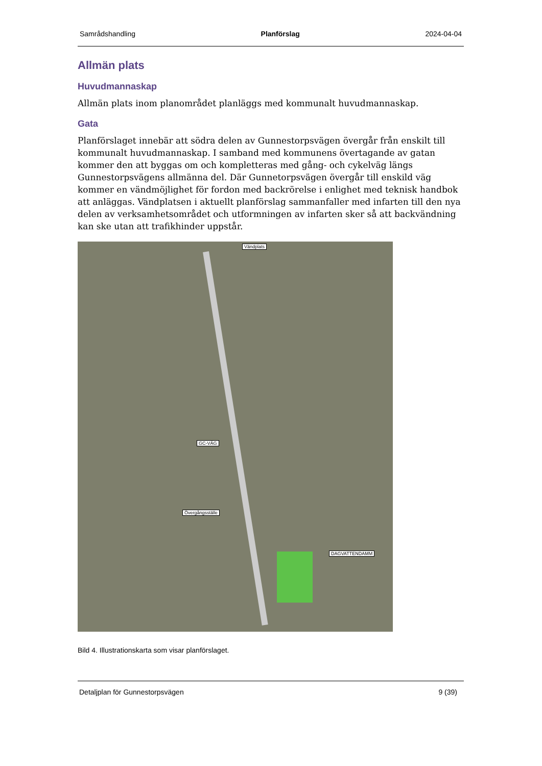Samrådshandling Planförslag 2024-04-04
Allmän plats
Huvudmannaskap
Allmän plats inom planområdet planläggs med kommunalt huvudmannaskap.
Gata
Planförslaget innebär att södra delen av Gunnestorpsvägen övergår från enskilt till kommunalt huvudmannaskap. I samband med kommunens övertagande av gatan kommer den att byggas om och kompletteras med gång- och cykelväg längs Gunnestorpsvägens allmänna del. Där Gunnetorpsvägen övergår till enskild väg kommer en vändmöjlighet för fordon med backrörelse i enlighet med teknisk handbok att anläggas. Vändplatsen i aktuellt planförslag sammanfaller med infarten till den nya delen av verksamhetsområdet och utformningen av infarten sker så att backvändning kan ske utan att trafikhinder uppstår.
Vändplats
GC-VÄG
Övergångsställe
DAGVATTENDAMM
Bild 4. Illustrationskarta som visar planförslaget.
Detaljplan för Gunnestorpsvägen 9 (39)